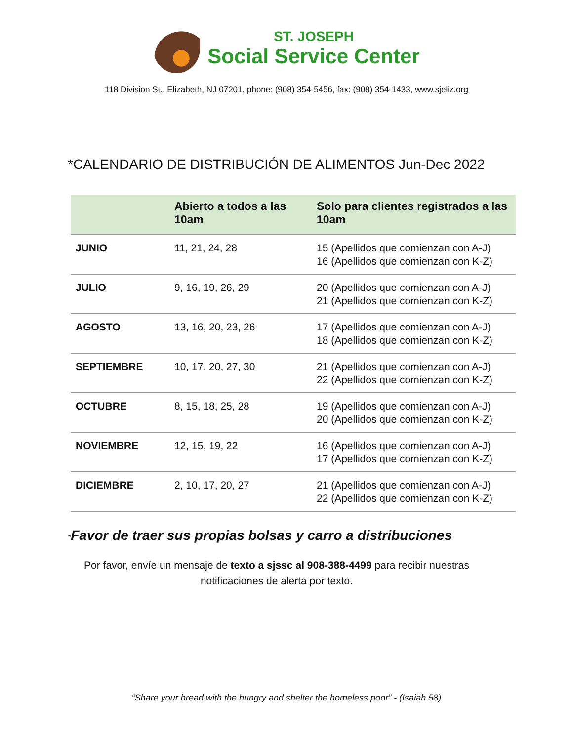ST. JOSEPH
Social Service Center
118 Division St., Elizabeth, NJ 07201, phone: (908) 354-5456, fax: (908) 354-1433, www.sjeliz.org
*CALENDARIO DE DISTRIBUCIÓN DE ALIMENTOS Jun-Dec 2022
| | Abierto a todos a las 10am | Solo para clientes registrados a las 10am |
| --- | --- | --- |
| JUNIO | 11, 21, 24, 28 | 15 (Apellidos que comienzan con A-J) 16 (Apellidos que comienzan con K-Z) |
| JULIO | 9, 16, 19, 26, 29 | 20 (Apellidos que comienzan con A-J) 21 (Apellidos que comienzan con K-Z) |
| AGOSTO | 13, 16, 20, 23, 26 | 17 (Apellidos que comienzan con A-J) 18 (Apellidos que comienzan con K-Z) |
| SEPTIEMBRE | 10, 17, 20, 27, 30 | 21 (Apellidos que comienzan con A-J) 22 (Apellidos que comienzan con K-Z) |
| OCTUBRE | 8, 15, 18, 25, 28 | 19 (Apellidos que comienzan con A-J) 20 (Apellidos que comienzan con K-Z) |
| NOVIEMBRE | 12, 15, 19, 22 | 16 (Apellidos que comienzan con A-J) 17 (Apellidos que comienzan con K-Z) |
| DICIEMBRE | 2, 10, 17, 20, 27 | 21 (Apellidos que comienzan con A-J) 22 (Apellidos que comienzan con K-Z) |
*Favor de traer sus propias bolsas y carro a distribuciones
Por favor, envíe un mensaje de texto a sjssc al 908-388-4499 para recibir nuestras notificaciones de alerta por texto.
“Share your bread with the hungry and shelter the homeless poor” - (Isaiah 58)